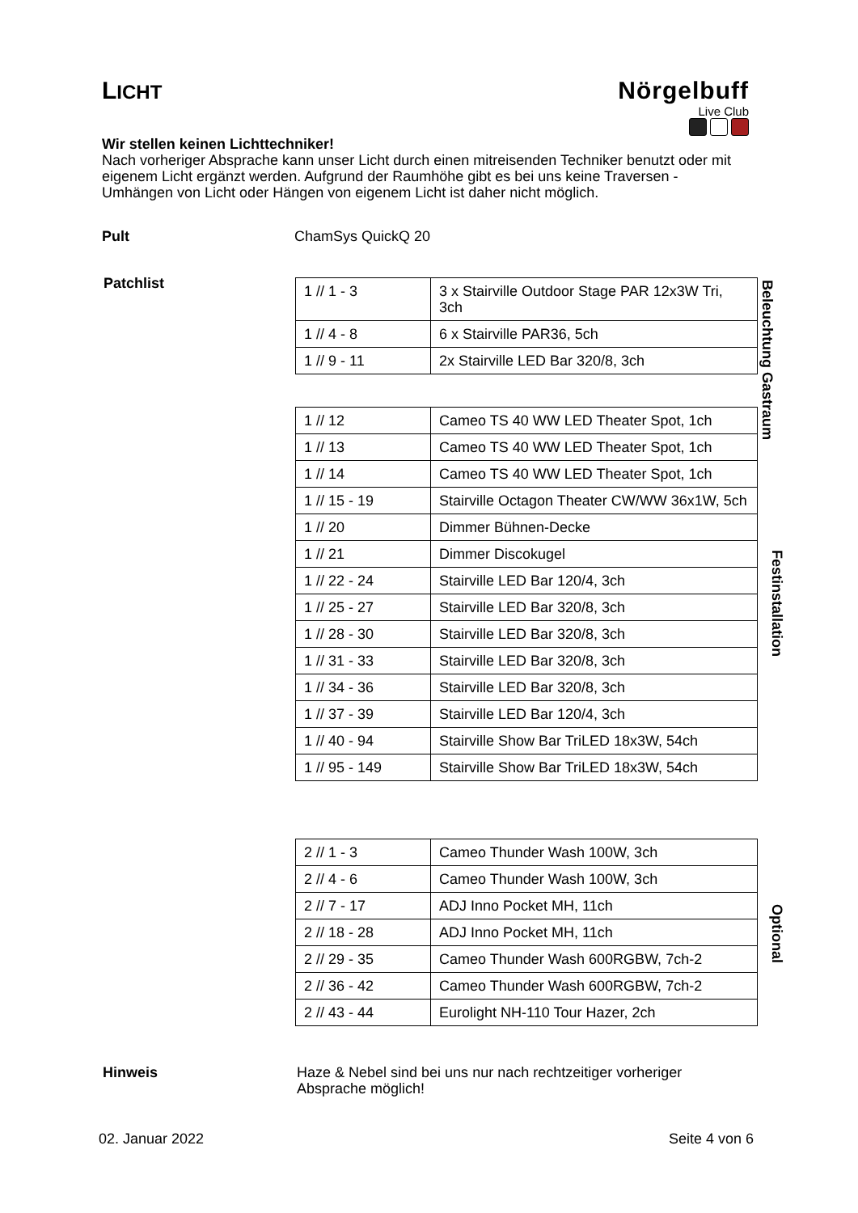LICHT
Nörgelbuff
Live Club
Wir stellen keinen Lichttechniker!
Nach vorheriger Absprache kann unser Licht durch einen mitreisenden Techniker benutzt oder mit eigenem Licht ergänzt werden. Aufgrund der Raumhöhe gibt es bei uns keine Traversen - Umhängen von Licht oder Hängen von eigenem Licht ist daher nicht möglich.
Pult ChamSys QuickQ 20
Patchlist
| 1 // 1 - 3 | 3 x Stairville Outdoor Stage PAR 12x3W Tri, 3ch |
| 1 // 4 - 8 | 6 x Stairville PAR36, 5ch |
| 1 // 9 - 11 | 2x Stairville LED Bar 320/8, 3ch |
Beleuchtung Gastraum
| 1 // 12 | Cameo TS 40 WW LED Theater Spot, 1ch |
| 1 // 13 | Cameo TS 40 WW LED Theater Spot, 1ch |
| 1 // 14 | Cameo TS 40 WW LED Theater Spot, 1ch |
| 1 // 15 - 19 | Stairville Octagon Theater CW/WW 36x1W, 5ch |
| 1 // 20 | Dimmer Bühnen-Decke |
| 1 // 21 | Dimmer Discokugel |
| 1 // 22 - 24 | Stairville LED Bar 120/4, 3ch |
| 1 // 25 - 27 | Stairville LED Bar 320/8, 3ch |
| 1 // 28 - 30 | Stairville LED Bar 320/8, 3ch |
| 1 // 31 - 33 | Stairville LED Bar 320/8, 3ch |
| 1 // 34 - 36 | Stairville LED Bar 320/8, 3ch |
| 1 // 37 - 39 | Stairville LED Bar 120/4, 3ch |
| 1 // 40 - 94 | Stairville Show Bar TriLED 18x3W, 54ch |
| 1 // 95 - 149 | Stairville Show Bar TriLED 18x3W, 54ch |
Festinstallation
| 2 // 1 - 3 | Cameo Thunder Wash 100W, 3ch |
| 2 // 4 - 6 | Cameo Thunder Wash 100W, 3ch |
| 2 // 7 - 17 | ADJ Inno Pocket MH, 11ch |
| 2 // 18 - 28 | ADJ Inno Pocket MH, 11ch |
| 2 // 29 - 35 | Cameo Thunder Wash 600RGBW, 7ch-2 |
| 2 // 36 - 42 | Cameo Thunder Wash 600RGBW, 7ch-2 |
| 2 // 43 - 44 | Eurolight NH-110 Tour Hazer, 2ch |
Optional
Hinweis
Haze & Nebel sind bei uns nur nach rechtzeitiger vorheriger Absprache möglich!
02. Januar 2022 Seite 4 von 6